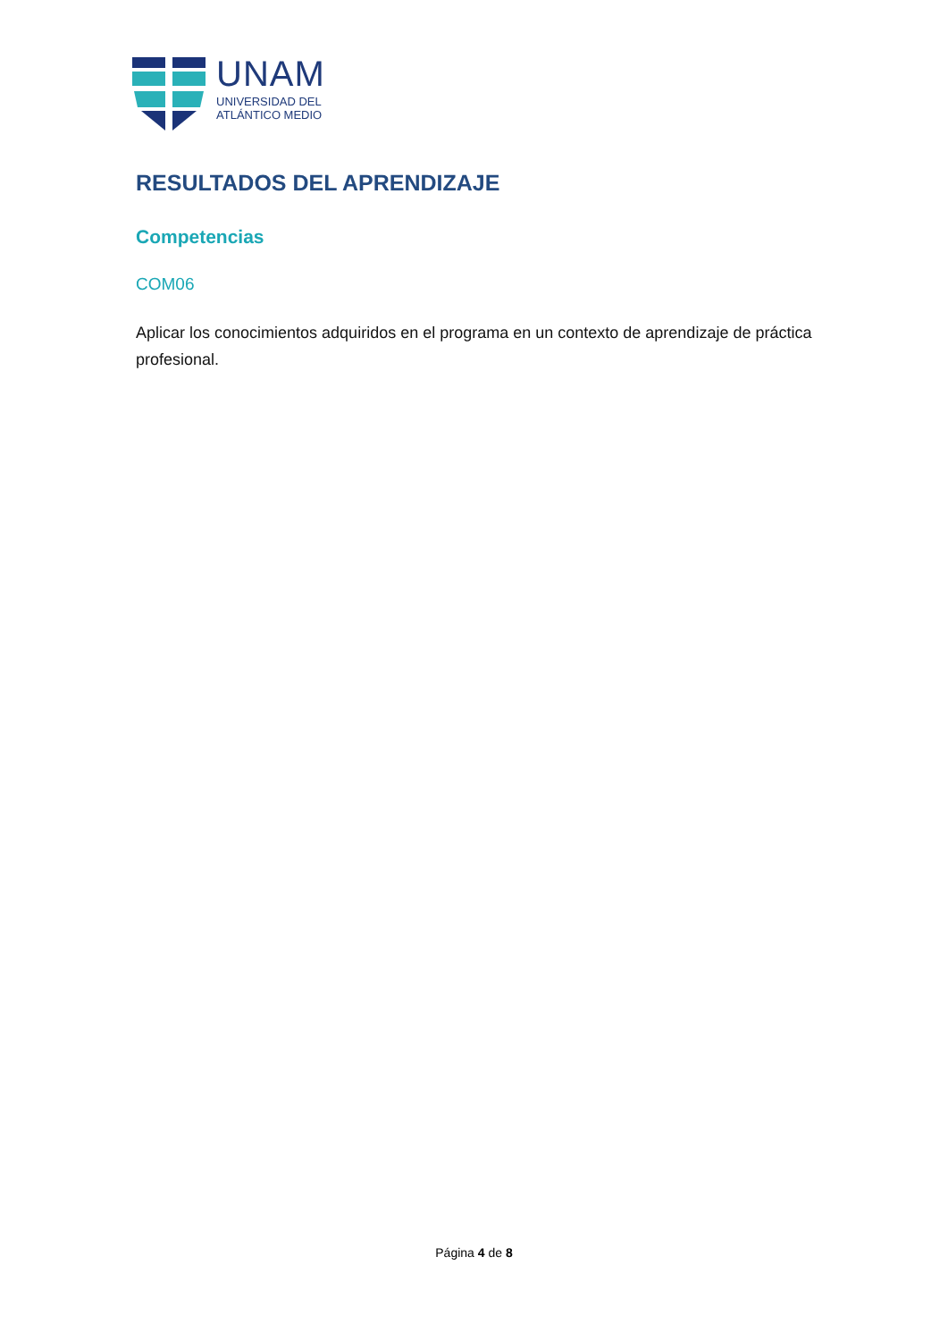UNAM
UNIVERSIDAD DEL
ATLÁNTICO MEDIO
RESULTADOS DEL APRENDIZAJE
Competencias
COM06
Aplicar los conocimientos adquiridos en el programa en un contexto de aprendizaje de práctica profesional.
Página 4 de 8